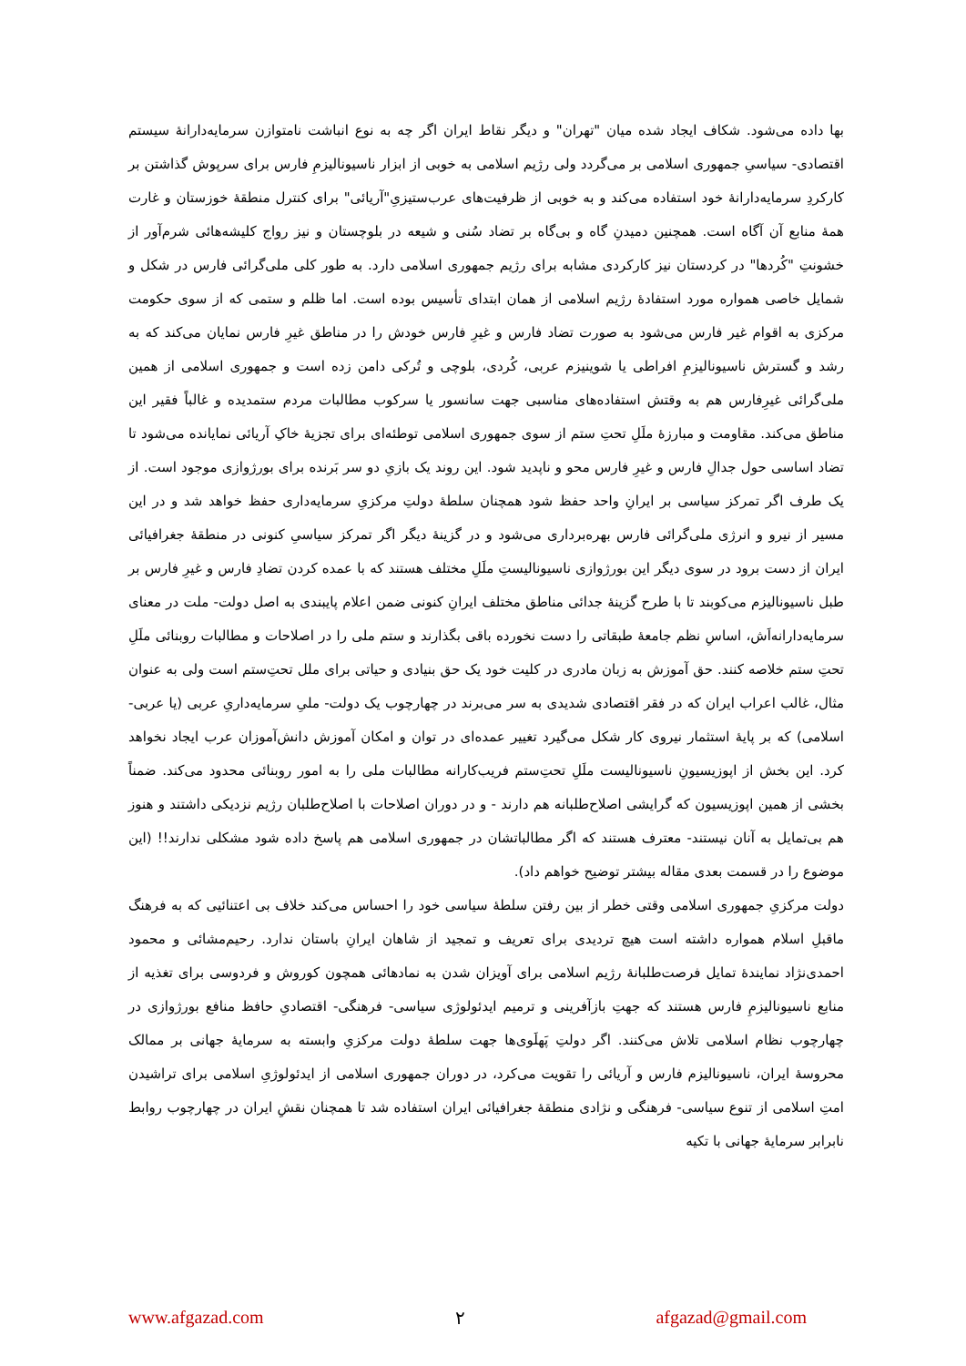بها داده می‌شود. شکاف ایجاد شده میان "تهران" و دیگر نقاط ایران اگر چه به نوع انباشت نامتوازن سرمایه‌دارانهٔ سیستم اقتصادی- سیاسیِ جمهوری اسلامی بر می‌گردد ولی رژیم اسلامی به خوبی از ابزار ناسیونالیزمِ فارس برای سرپوش گذاشتن بر کارکردِ سرمایه‌دارانهٔ خود استفاده می‌کند و به خوبی از ظرفیت‌های عرب‌ستیزیِ"آریائی" برای کنترل منطقهٔ خوزستان و غارت همهٔ منابع آن آگاه است. همچنین دمیدنِ گاه و بی‌گاه بر تضاد سُنی و شیعه در بلوچستان و نیز رواج کلیشه‌هائی شرم‌آور از خشونتِ "کُردها" در کردستان نیز کارکردی مشابه برای رژیم جمهوری اسلامی دارد. به طور کلی ملی‌گرائی فارس در شکل و شمایل خاصی همواره مورد استفادهٔ رژیم اسلامی از همان ابتدای تأسیس بوده است. اما ظلم و ستمی که از سوی حکومت مرکزی به اقوام غیر فارس می‌شود به صورت تضاد فارس و غیرِ فارس خودش را در مناطق غیرِ فارس نمایان می‌کند که به رشد و گسترش ناسیونالیزمِ افراطی یا شوینیزم عربی، کُردی، بلوچی و تُرکی دامن زده است و جمهوری اسلامی از همین ملی‌گرائی غیرِفارس هم به وقتش استفاده‌های مناسبی جهت سانسور یا سرکوب مطالبات مردم ستمدیده و غالباً فقیر این مناطق می‌کند. مقاومت و مبارزهٔ ملَلِ تحتِ ستم از سوی جمهوری اسلامی توطئه‌ای برای تجزیهٔ خاکِ آریائی نمایانده می‌شود تا تضاد اساسی حول جدالِ فارس و غیرِ فارس محو و ناپدید شود. این روند یک بازیِ دو سر بَرنده برای بورژوازی موجود است. از یک طرف اگر تمرکز سیاسی بر ایرانِ واحد حفظ شود همچنان سلطهٔ دولتِ مرکزیِ سرمایه‌داری حفظ خواهد شد و در این مسیر از نیرو و انرژی ملی‌گرائی فارس بهره‌برداری می‌شود و در گزینهٔ دیگر اگر تمرکز سیاسیِ کنونی در منطقهٔ جغرافیائی ایران از دست برود در سوی دیگر این بورژوازی ناسیونالیستِ ملَلِ مختلف هستند که با عمده کردن تضادِ فارس و غیرِ فارس بر طبل ناسیونالیزم می‌کوبند تا با طرح گزینهٔ جدائی مناطق مختلف ایرانِ کنونی ضمن اعلام پایبندی به اصل دولت- ملت در معنای سرمایه‌دارانه‌اَش، اساسِ نظم جامعهٔ طبقاتی را دست نخورده باقی بگذارند و ستم ملی را در اصلاحات و مطالبات روبنائی ملَلِ تحتِ ستم خلاصه کنند. حق آموزش به زبان مادری در کلیت خود یک حق بنیادی و حیاتی برای ملل تحت‌ِستم است ولی به عنوان مثال، غالب اعراب ایران که در فقر اقتصادی شدیدی به سر می‌برند در چهارچوب یک دولت- ملیِ سرمایه‌داریِ عربی (یا عربی- اسلامی) که بر پایهٔ استثمار نیروی کار شکل می‌گیرد تغییر عمده‌ای در توان و امکان آموزش دانش‌آموزان عرب ایجاد نخواهد کرد. این بخش از اپوزیسیونِ ناسیونالیست ملَلِ تحت‌ِستم فریب‌کارانه مطالبات ملی را به امور روبنائی محدود می‌کند. ضمناً بخشی از همین اپوزیسیون که گرایشی اصلاح‌طلبانه هم دارند - و در دوران اصلاحات با اصلاح‌طلبان رژیم نزدیکی داشتند و هنوز هم بی‌تمایل به آنان نیستند- معترف هستند که اگر مطالباتشان در جمهوری اسلامی هم پاسخ داده شود مشکلی ندارند!! (این موضوع را در قسمت بعدی مقاله بیشتر توضیح خواهم داد).
دولت مرکزیِ جمهوری اسلامی وقتی خطر از بین رفتن سلطهٔ سیاسی خود را احساس می‌کند خلاف بی اعتنائیی که به فرهنگ ماقبلِ اسلام همواره داشته است هیچ تردیدی برای تعریف و تمجید از شاهان ایرانِ باستان ندارد. رحیم‌مشائی و محمود احمدی‌نژاد نمایندهٔ تمایل فرصت‌طلبانهٔ رژیم اسلامی برای آویزان شدن به نمادهائی همچون کوروش و فردوسی برای تغذیه از منابع ناسیونالیزمِ فارس هستند که جهتِ بازآفرینی و ترمیم ایدئولوژی سیاسی- فرهنگی- اقتصادیِ حافظ منافع بورژوازی در چهارچوب نظام اسلامی تلاش می‌کنند. اگر دولتِ پَهلَوی‌ها جهت سلطهٔ دولت مرکزیِ وابسته به سرمایهٔ جهانی بر ممالک محروسهٔ ایران، ناسیونالیزم فارس و آریائی را تقویت می‌کرد، در دوران جمهوری اسلامی از ایدئولوژیِ اسلامی برای تراشیدن امتِ اسلامی از تنوع سیاسی- فرهنگی و نژادی منطقهٔ جغرافیائی ایران استفاده شد تا همچنان نقشِ ایران در چهارچوب روابط نابرابر سرمایهٔ جهانی با تکیه
www.afgazad.com ۲ afgazad@gmail.com